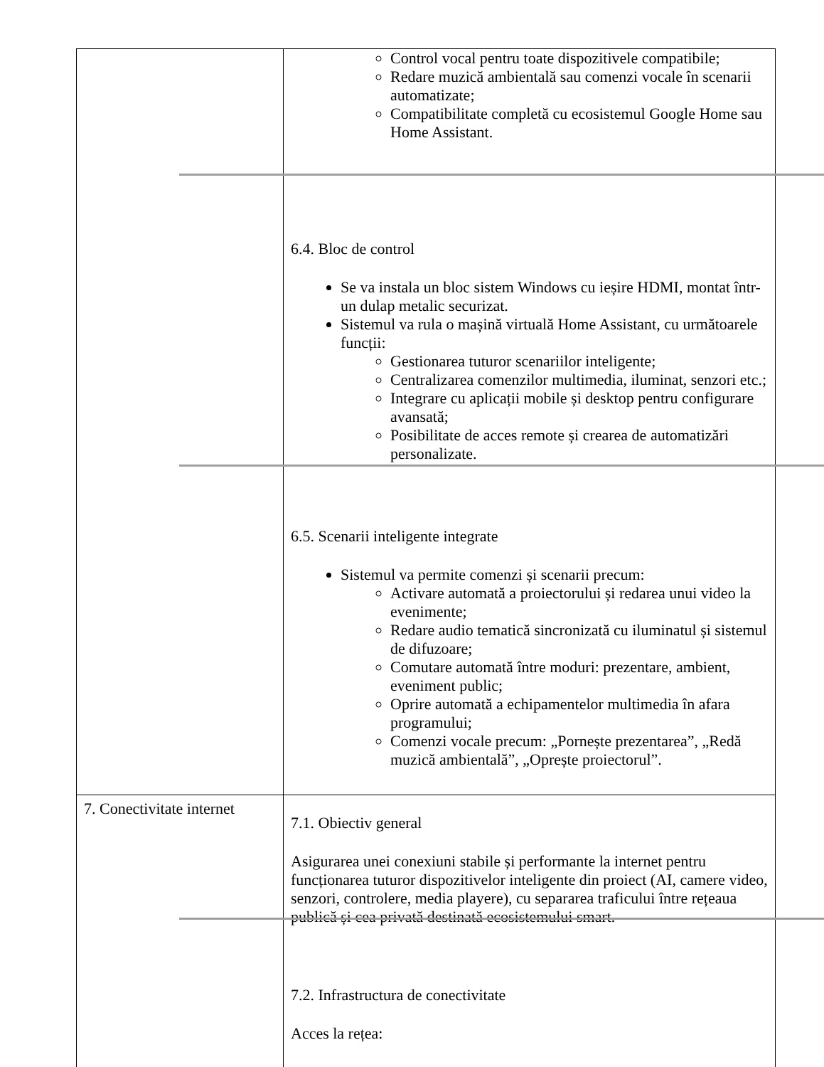| | Control vocal pentru toate dispozitivele compatibile; Redare muzică ambientală sau comenzi vocale în scenarii automatizate; Compatibilitate completă cu ecosistemul Google Home sau Home Assistant. 6.4. Bloc de control Se va instala un bloc sistem Windows cu ieșire HDMI, montat într-un dulap metalic securizat. Sistemul va rula o mașină virtuală Home Assistant, cu următoarele funcții: Gestionarea tuturor scenariilor inteligente; Centralizarea comenzilor multimedia, iluminat, senzori etc.; Integrare cu aplicații mobile și desktop pentru configurare avansată; Posibilitate de acces remote și crearea de automatizări personalizate. 6.5. Scenarii inteligente integrate Sistemul va permite comenzi și scenarii precum: Activare automată a proiectorului și redarea unui video la evenimente; Redare audio tematică sincronizată cu iluminatul și sistemul de difuzoare; Comutare automată între moduri: prezentare, ambient, eveniment public; Oprire automată a echipamentelor multimedia în afara programului; Comenzi vocale precum: „Pornește prezentarea”, „Redă muzică ambientală”, „Oprește proiectorul”. |
| 7. Conectivitate internet | 7.1. Obiectiv general Asigurarea unei conexiuni stabile și performante la internet pentru funcționarea tuturor dispozitivelor inteligente din proiect (AI, camere video, senzori, controlere, media playere), cu separarea traficului între rețeaua publică și cea privată destinată ecosistemului smart. 7.2. Infrastructura de conectivitate Acces la rețea: |